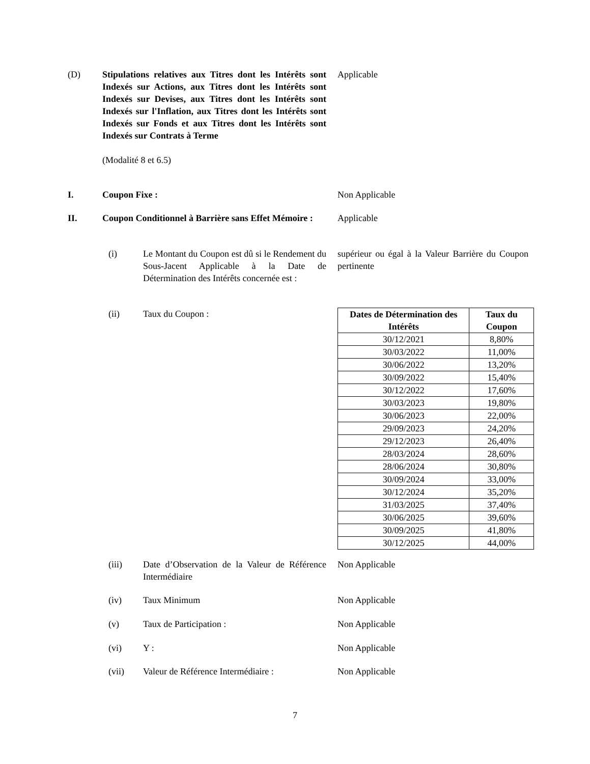(D) Stipulations relatives aux Titres dont les Intérêts sont Indexés sur Actions, aux Titres dont les Intérêts sont Indexés sur Devises, aux Titres dont les Intérêts sont Indexés sur l'Inflation, aux Titres dont les Intérêts sont Indexés sur Fonds et aux Titres dont les Intérêts sont Indexés sur Contrats à Terme
(Modalité 8 et 6.5)
Applicable
I. Coupon Fixe : Non Applicable
II. Coupon Conditionnel à Barrière sans Effet Mémoire :
Applicable
(i) Le Montant du Coupon est dû si le Rendement du Sous-Jacent Applicable à la Date de Détermination des Intérêts concernée est :
supérieur ou égal à la Valeur Barrière du Coupon pertinente
(ii) Taux du Coupon :
| Dates de Détermination des Intérêts | Taux du Coupon |
| --- | --- |
| 30/12/2021 | 8,80% |
| 30/03/2022 | 11,00% |
| 30/06/2022 | 13,20% |
| 30/09/2022 | 15,40% |
| 30/12/2022 | 17,60% |
| 30/03/2023 | 19,80% |
| 30/06/2023 | 22,00% |
| 29/09/2023 | 24,20% |
| 29/12/2023 | 26,40% |
| 28/03/2024 | 28,60% |
| 28/06/2024 | 30,80% |
| 30/09/2024 | 33,00% |
| 30/12/2024 | 35,20% |
| 31/03/2025 | 37,40% |
| 30/06/2025 | 39,60% |
| 30/09/2025 | 41,80% |
| 30/12/2025 | 44,00% |
(iii) Date d’Observation de la Valeur de Référence Intermédiaire
Non Applicable
(iv) Taux Minimum Non Applicable
(v) Taux de Participation : Non Applicable
(vi) Y : Non Applicable
(vii) Valeur de Référence Intermédiaire :
Non Applicable
7